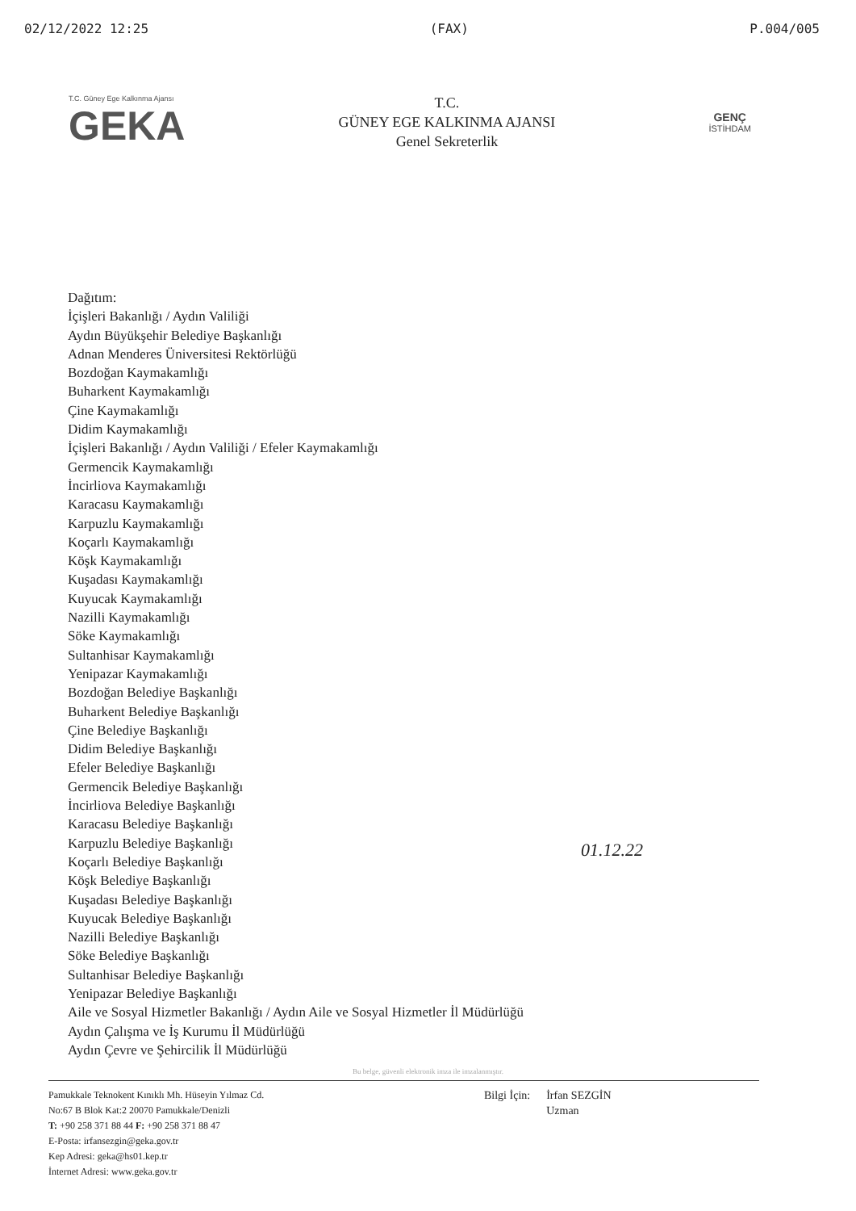02/12/2022 12:25 (FAX) P.004/005
T.C. Güney Ege Kalkınma Ajansı
GEKA
T.C.
GÜNEY EGE KALKINMA AJANSI
Genel Sekreterlik
GENÇ
İSTİHDAM
Dağıtım:
İçişleri Bakanlığı / Aydın Valiliği
Aydın Büyükşehir Belediye Başkanlığı
Adnan Menderes Üniversitesi Rektörlüğü
Bozdoğan Kaymakamlığı
Buharkent Kaymakamlığı
Çine Kaymakamlığı
Didim Kaymakamlığı
İçişleri Bakanlığı / Aydın Valiliği / Efeler Kaymakamlığı
Germencik Kaymakamlığı
İncirliova Kaymakamlığı
Karacasu Kaymakamlığı
Karpuzlu Kaymakamlığı
Koçarlı Kaymakamlığı
Köşk Kaymakamlığı
Kuşadası Kaymakamlığı
Kuyucak Kaymakamlığı
Nazilli Kaymakamlığı
Söke Kaymakamlığı
Sultanhisar Kaymakamlığı
Yenipazar Kaymakamlığı
Bozdoğan Belediye Başkanlığı
Buharkent Belediye Başkanlığı
Çine Belediye Başkanlığı
Didim Belediye Başkanlığı
Efeler Belediye Başkanlığı
Germencik Belediye Başkanlığı
İncirliova Belediye Başkanlığı
Karacasu Belediye Başkanlığı
Karpuzlu Belediye Başkanlığı
Koçarlı Belediye Başkanlığı
Köşk Belediye Başkanlığı
Kuşadası Belediye Başkanlığı
Kuyucak Belediye Başkanlığı
Nazilli Belediye Başkanlığı
Söke Belediye Başkanlığı
Sultanhisar Belediye Başkanlığı
Yenipazar Belediye Başkanlığı
Aile ve Sosyal Hizmetler Bakanlığı / Aydın Aile ve Sosyal Hizmetler İl Müdürlüğü
Aydın Çalışma ve İş Kurumu İl Müdürlüğü
Aydın Çevre ve Şehircilik İl Müdürlüğü
01.12.22
Bu belge, güvenli elektronik imza ile imzalanmıştır.
Pamukkale Teknokent Kınıklı Mh. Hüseyin Yılmaz Cd.
No:67 B Blok Kat:2 20070 Pamukkale/Denizli
T: +90 258 371 88 44 F: +90 258 371 88 47
E-Posta: irfansezgin@geka.gov.tr
Kep Adresi: geka@hs01.kep.tr
İnternet Adresi: www.geka.gov.tr
Bilgi İçin: İrfan SEZGİN
Uzman